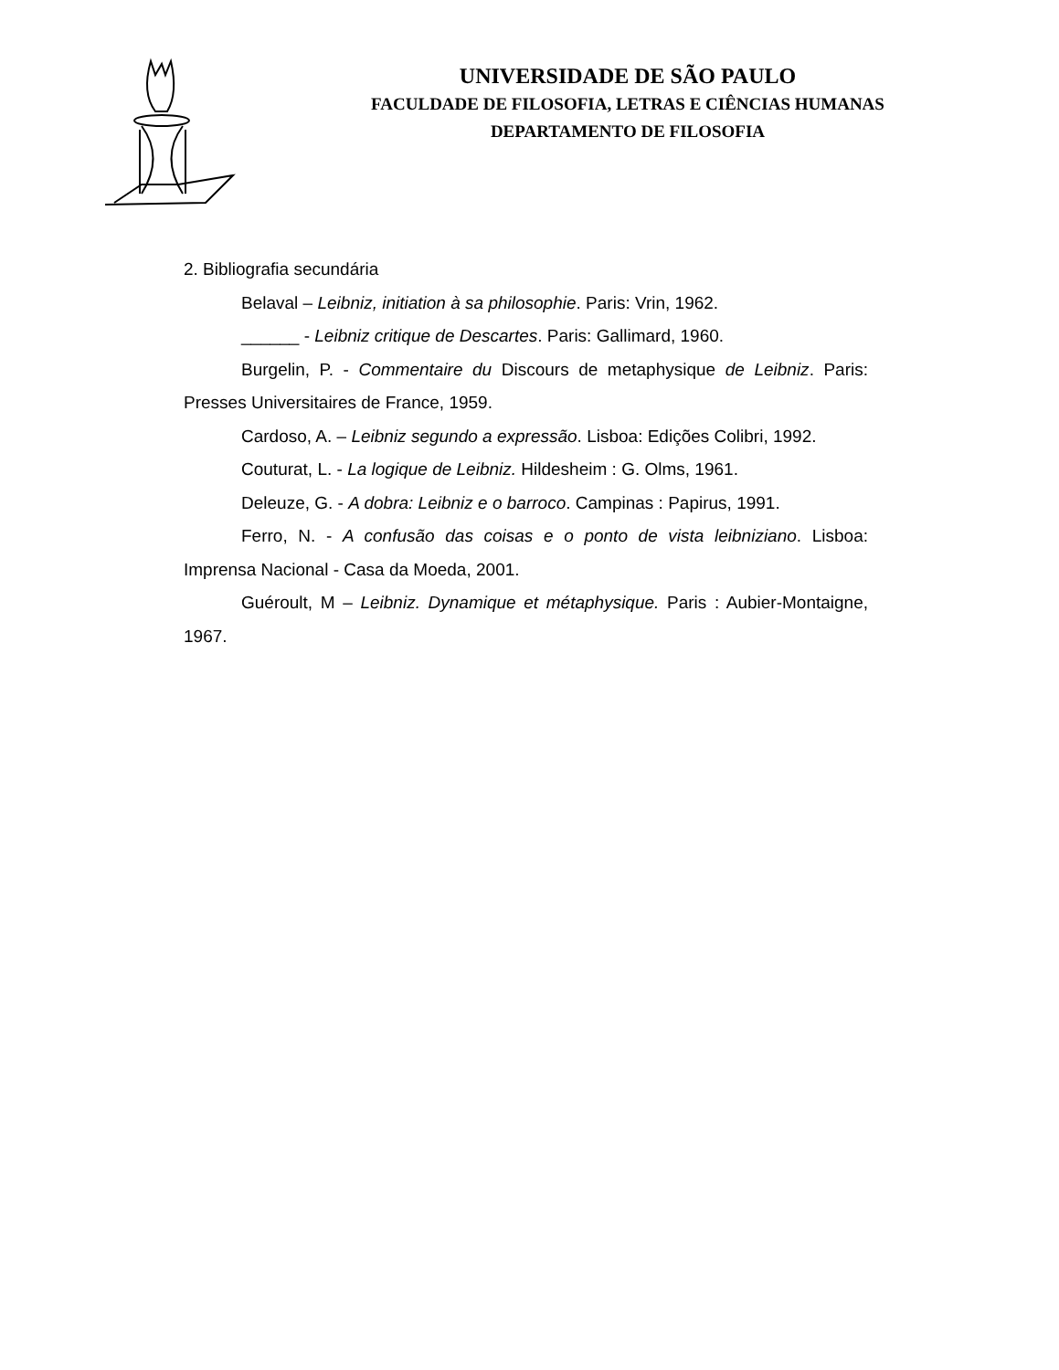UNIVERSIDADE DE SÃO PAULO
FACULDADE DE FILOSOFIA, LETRAS E CIÊNCIAS HUMANAS
DEPARTAMENTO DE FILOSOFIA
2. Bibliografia secundária
Belaval – Leibniz, initiation à sa philosophie. Paris: Vrin, 1962.
______ - Leibniz critique de Descartes. Paris: Gallimard, 1960.
Burgelin, P. - Commentaire du Discours de metaphysique de Leibniz. Paris: Presses Universitaires de France, 1959.
Cardoso, A. – Leibniz segundo a expressão. Lisboa: Edições Colibri, 1992.
Couturat, L. - La logique de Leibniz. Hildesheim : G. Olms, 1961.
Deleuze, G. - A dobra: Leibniz e o barroco. Campinas : Papirus, 1991.
Ferro, N. - A confusão das coisas e o ponto de vista leibniziano. Lisboa: Imprensa Nacional - Casa da Moeda, 2001.
Guéroult, M – Leibniz. Dynamique et métaphysique. Paris : Aubier-Montaigne, 1967.